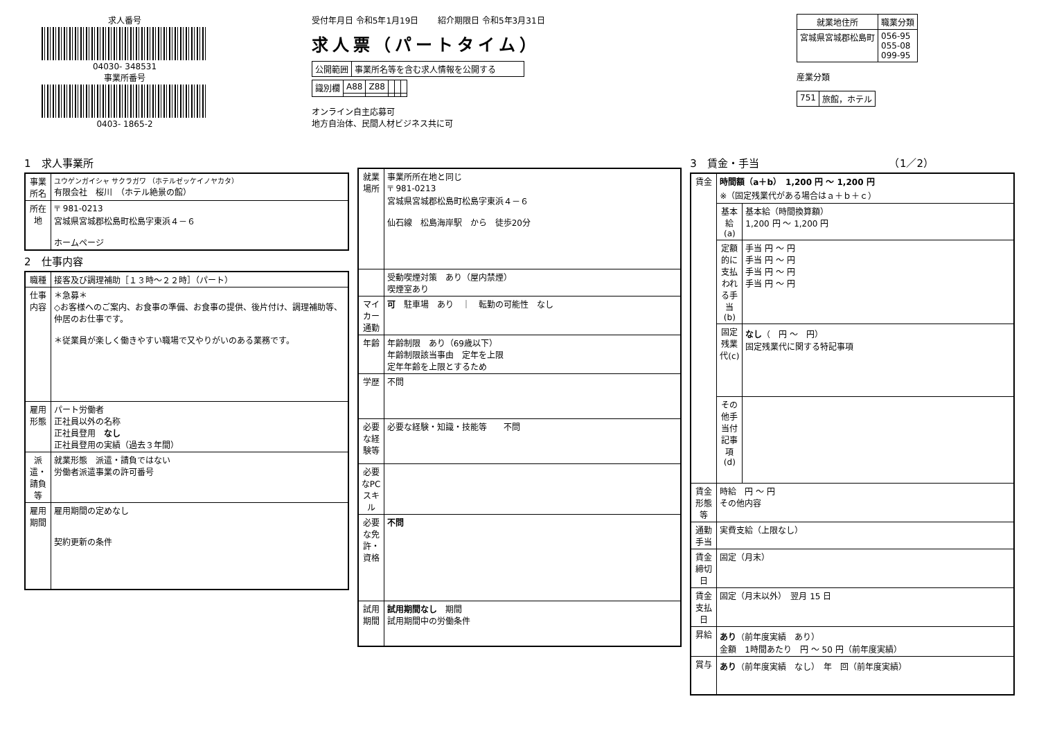求人番号
04030- 348531
事業所番号
0403- 1865-2
受付年月日 令和5年1月19日 　　紹介期限日 令和5年3月31日
求人票（パートタイム）
| 公開範囲 | 事業所名等を含む求人情報を公開する |
| 識別欄 | A88 | Z88 | | | |
オンライン自主応募可
地方自治体、民間人材ビジネス共に可
| 就業地住所 | 職業分類 |
| --- | --- |
| 宮城県宮城郡松島町 | 056-95 055-08 099-95 |
産業分類
| 751 | 旅館，ホテル |
1　求人事業所
| 事業所名 | ユウゲンガイシャ サクラガワ （ホテルゼッケイノヤカタ） 有限会社 桜川 （ホテル絶景の館） |
| 所在地 | 〒 981-0213 宮城県宮城郡松島町松島字東浜４－６ ホームページ |
2　仕事内容
| 職種 | 接客及び調理補助［１３時～２２時］（パート） |
| 仕事内容 | ＊急募＊ ◇お客様へのご案内、お食事の準備、お食事の提供、後片付け、調理補助等、仲居のお仕事です。 ＊従業員が楽しく働きやすい職場で又やりがいのある業務です。 |
| 雇用形態 | パート労働者 正社員以外の名称 正社員登用 なし 正社員登用の実績（過去３年間） |
| 派遣・請負等 | 就業形態 派遣・請負ではない 労働者派遣事業の許可番号 |
| 雇用期間 | 雇用期間の定めなし 契約更新の条件 |
| 就業場所 | 事業所所在地と同じ 〒 981-0213 宮城県宮城郡松島町松島字東浜４－６ 仙石線 松島海岸駅 から 徒歩20分 |
| | 受動喫煙対策 あり（屋内禁煙） 喫煙室あり |
| マイカー通勤 | 可 駐車場 あり ｜ 転勤の可能性 なし |
| 年齢 | 年齢制限 あり（69歳以下） 年齢制限該当事由 定年を上限 定年年齢を上限とするため |
| 学歴 | 不問 |
| 必要な経験等 | 必要な経験・知識・技能等 不問 |
| 必要なPCスキル | |
| 必要な免許・資格 | 不問 |
| 試用期間 | 試用期間なし 期間 試用期間中の労働条件 |
3　賃金・手当　　　　　　　　　　　　　（1／2）
| 賃金 | 時間額（a＋b） 1,200 円 ～ 1,200 円 ※（固定残業代がある場合はａ＋ｂ＋ｃ） | |
| | 基本給(a) | 基本給（時間換算額） 1,200 円 ～ 1,200 円 |
| | 定額的に支払われる手当(b) | 手当 円 ～ 円 手当 円 ～ 円 手当 円 ～ 円 手当 円 ～ 円 |
| | 固定残業代(c) | なし （ 円 ～ 円） 固定残業代に関する特記事項 |
| | その他手当付記事項(d) | |
| 賃金形態等 | 時給 円 ～ 円 その他内容 | |
| 通勤手当 | 実費支給（上限なし） | |
| 賃金締切日 | 固定（月末） | |
| 賃金支払日 | 固定（月末以外） 翌月 15 日 | |
| 昇給 | あり （前年度実績 あり） 金額 1時間あたり 円 ～ 50 円（前年度実績） | |
| 賞与 | あり （前年度実績 なし） 年 回（前年度実績） | |